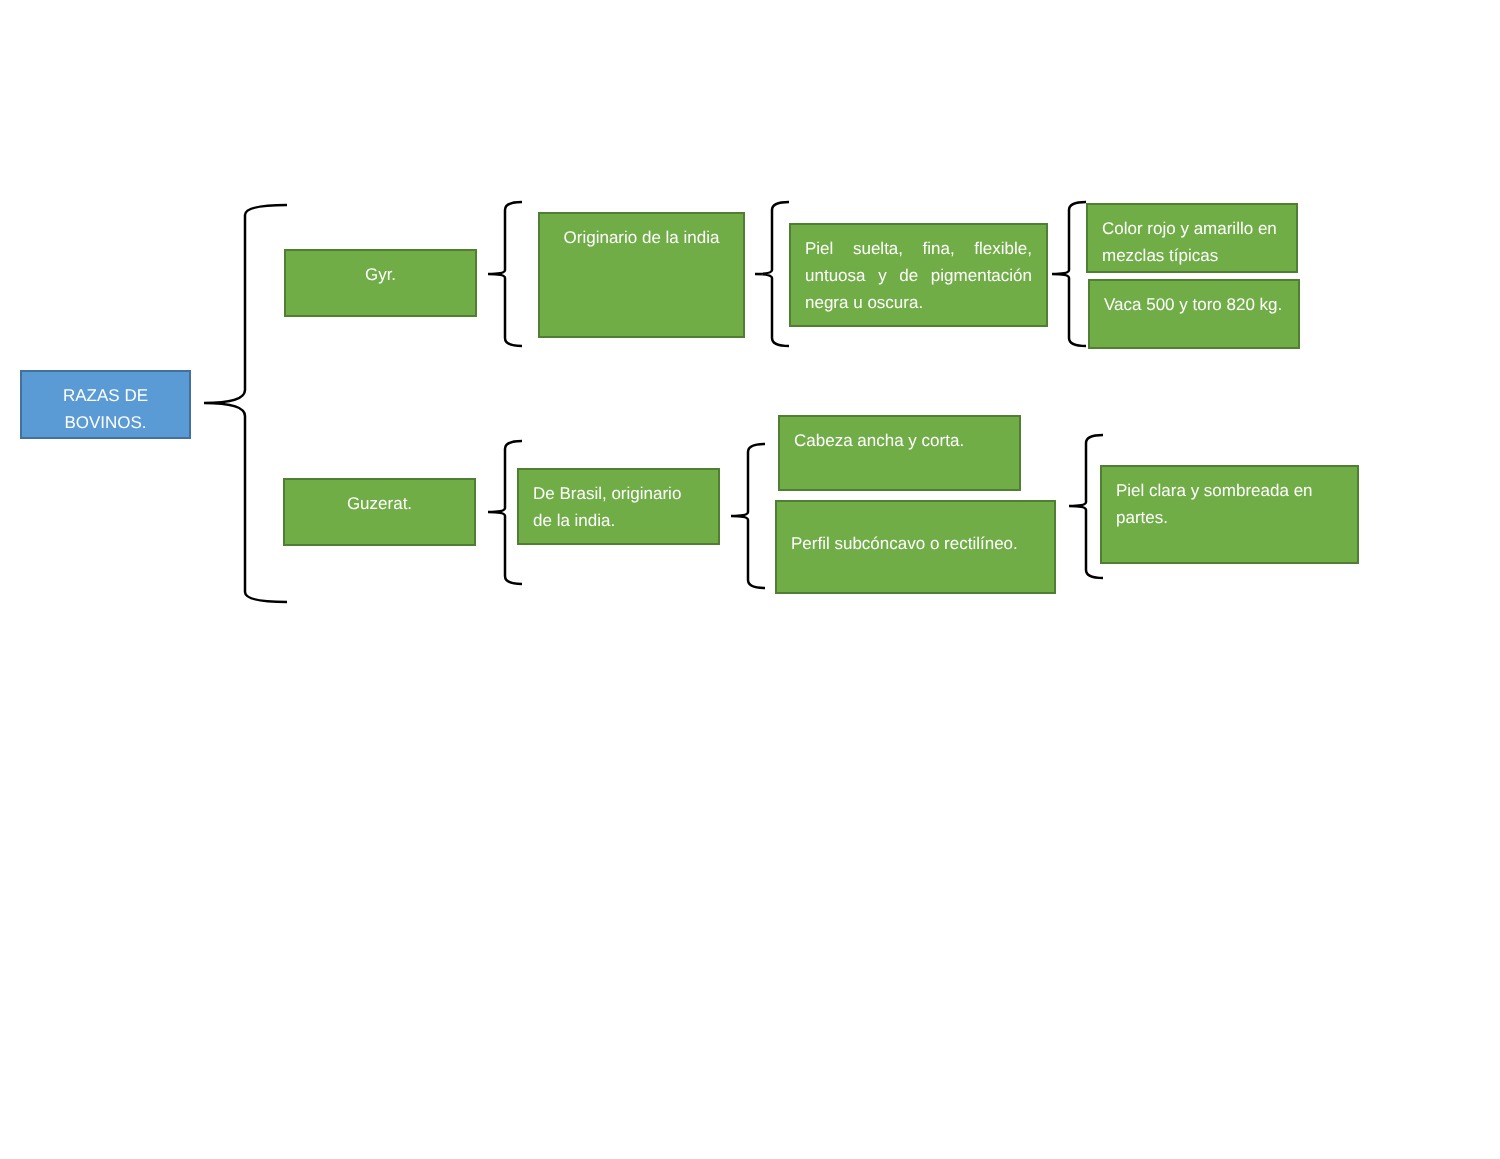RAZAS DE BOVINOS.
Gyr.
Originario de la india
Piel suelta, fina, flexible, untuosa y de pigmentación negra u oscura.
Color rojo y amarillo en mezclas típicas
Vaca 500 y toro 820 kg.
Guzerat.
De Brasil, originario de la india.
Cabeza ancha y corta.
Perfil subcóncavo o rectilíneo.
Piel clara y sombreada en partes.